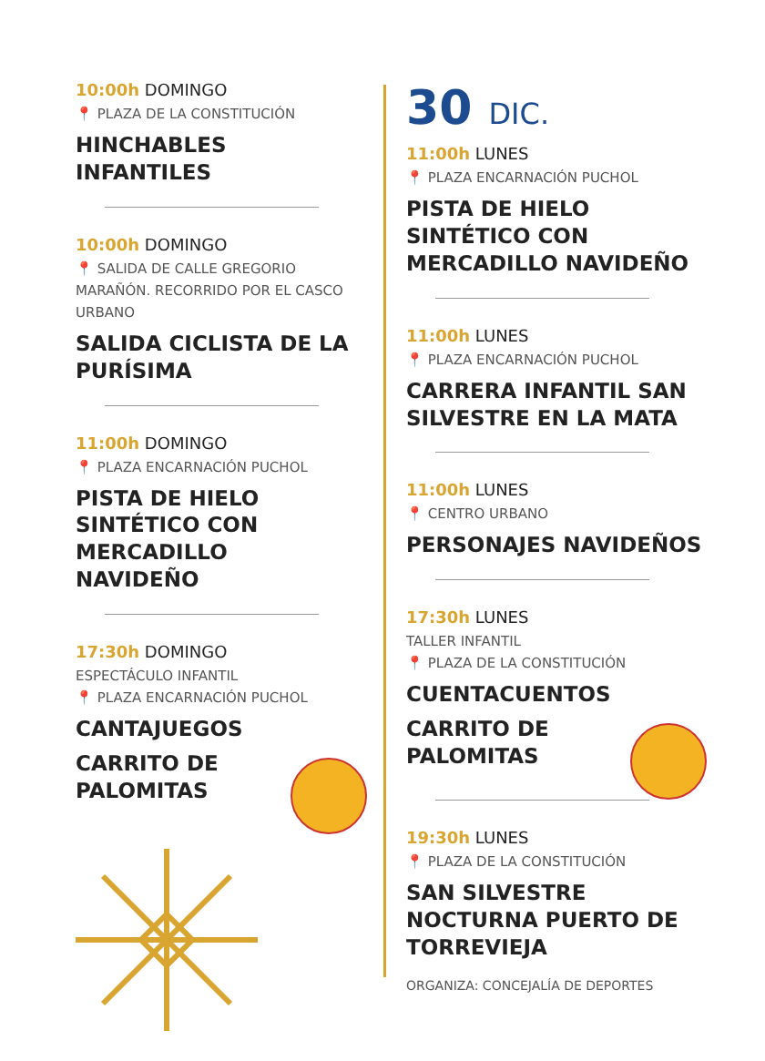10:00h DOMINGO
📍 PLAZA DE LA CONSTITUCIÓN
HINCHABLES
INFANTILES
10:00h DOMINGO
📍 SALIDA DE CALLE GREGORIO MARAÑÓN. RECORRIDO POR EL CASCO URBANO
SALIDA CICLISTA DE LA PURÍSIMA
11:00h DOMINGO
📍 PLAZA ENCARNACIÓN PUCHOL
PISTA DE HIELO
SINTÉTICO CON
MERCADILLO
NAVIDEÑO
17:30h DOMINGO
ESPECTÁCULO INFANTIL
📍 PLAZA ENCARNACIÓN PUCHOL
CANTAJUEGOS
CARRITO DE
PALOMITAS
30 DIC.
11:00h LUNES
📍 PLAZA ENCARNACIÓN PUCHOL
PISTA DE HIELO
SINTÉTICO CON
MERCADILLO NAVIDEÑO
11:00h LUNES
📍 PLAZA ENCARNACIÓN PUCHOL
CARRERA INFANTIL SAN SILVESTRE EN LA MATA
11:00h LUNES
📍 CENTRO URBANO
PERSONAJES NAVIDEÑOS
17:30h LUNES
TALLER INFANTIL
📍 PLAZA DE LA CONSTITUCIÓN
CUENTACUENTOS
CARRITO DE
PALOMITAS
19:30h LUNES
📍 PLAZA DE LA CONSTITUCIÓN
SAN SILVESTRE NOCTURNA PUERTO DE TORREVIEJA
ORGANIZA: CONCEJALÍA DE DEPORTES